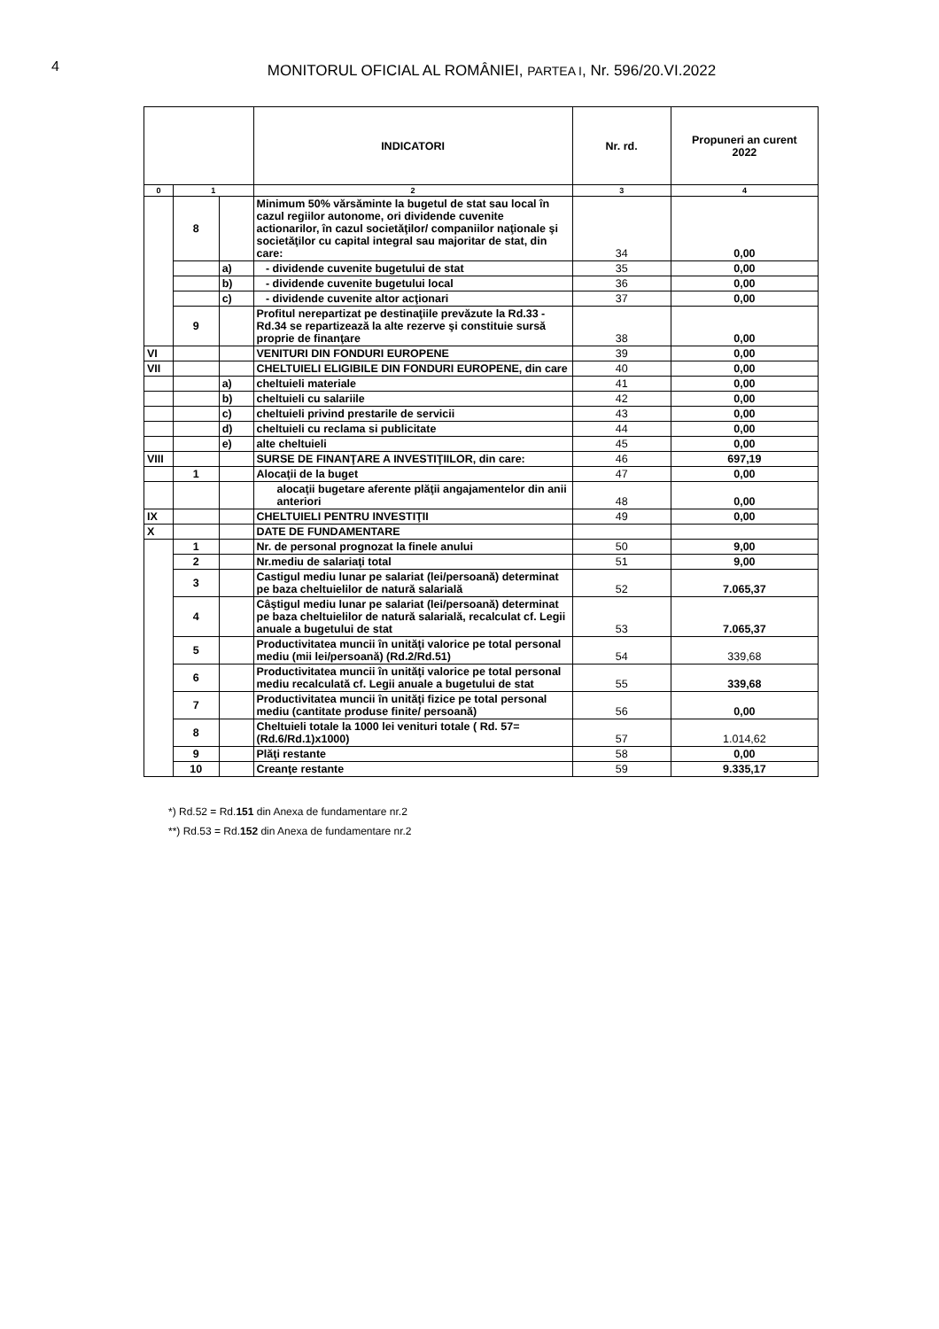4
MONITORUL OFICIAL AL ROMÂNIEI, PARTEA I, Nr. 596/20.VI.2022
| | | | INDICATORI | Nr. rd. | Propuneri an curent 2022 |
| --- | --- | --- | --- | --- | --- |
| 0 | 1 | | 2 | 3 | 4 |
| | 8 | | Minimum 50% vărsăminte la bugetul de stat sau local în cazul regiilor autonome, ori dividende cuvenite actionarilor, în cazul societăţilor/ companiilor naţionale şi societăţilor cu capital integral sau majoritar de stat, din care: | 34 | 0,00 |
| | | a) | - dividende cuvenite bugetului de stat | 35 | 0,00 |
| | | b) | - dividende cuvenite bugetului local | 36 | 0,00 |
| | | c) | - dividende cuvenite altor acţionari | 37 | 0,00 |
| | 9 | | Profitul nerepartizat pe destinaţiile prevăzute la Rd.33 - Rd.34 se repartizează la alte rezerve şi constituie sursă proprie de finanţare | 38 | 0,00 |
| VI | | | VENITURI DIN FONDURI EUROPENE | 39 | 0,00 |
| VII | | | CHELTUIELI ELIGIBILE DIN FONDURI EUROPENE, din care | 40 | 0,00 |
| | | a) | cheltuieli materiale | 41 | 0,00 |
| | | b) | cheltuieli cu salariile | 42 | 0,00 |
| | | c) | cheltuieli privind prestarile de servicii | 43 | 0,00 |
| | | d) | cheltuieli cu reclama si publicitate | 44 | 0,00 |
| | | e) | alte cheltuieli | 45 | 0,00 |
| VIII | | | SURSE DE FINANŢARE A INVESTIŢIILOR, din care: | 46 | 697,19 |
| | 1 | | Alocaţii de la buget | 47 | 0,00 |
| | | | alocaţii bugetare aferente plăţii angajamentelor din anii anteriori | 48 | 0,00 |
| IX | | | CHELTUIELI PENTRU INVESTIŢII | 49 | 0,00 |
| X | | | DATE DE FUNDAMENTARE | | |
| | 1 | | Nr. de personal prognozat la finele anului | 50 | 9,00 |
| | 2 | | Nr.mediu de salariaţi total | 51 | 9,00 |
| | 3 | | Castigul mediu lunar pe salariat (lei/persoană) determinat pe baza cheltuielilor de natură salarială | 52 | 7.065,37 |
| | 4 | | Câştigul mediu lunar pe salariat (lei/persoană) determinat pe baza cheltuielilor de natură salarială, recalculat cf. Legii anuale a bugetului de stat | 53 | 7.065,37 |
| | 5 | | Productivitatea muncii în unităţi valorice pe total personal mediu (mii lei/persoană) (Rd.2/Rd.51) | 54 | 339,68 |
| | 6 | | Productivitatea muncii în unităţi valorice pe total personal mediu recalculată cf. Legii anuale a bugetului de stat | 55 | 339,68 |
| | 7 | | Productivitatea muncii în unităţi fizice pe total personal mediu (cantitate produse finite/ persoană) | 56 | 0,00 |
| | 8 | | Cheltuieli totale la 1000 lei venituri totale ( Rd. 57= (Rd.6/Rd.1)x1000) | 57 | 1.014,62 |
| | 9 | | Plăţi restante | 58 | 0,00 |
| | 10 | | Creanţe restante | 59 | 9.335,17 |
*) Rd.52 = Rd.151 din Anexa de fundamentare nr.2
**) Rd.53 = Rd.152 din Anexa de fundamentare nr.2